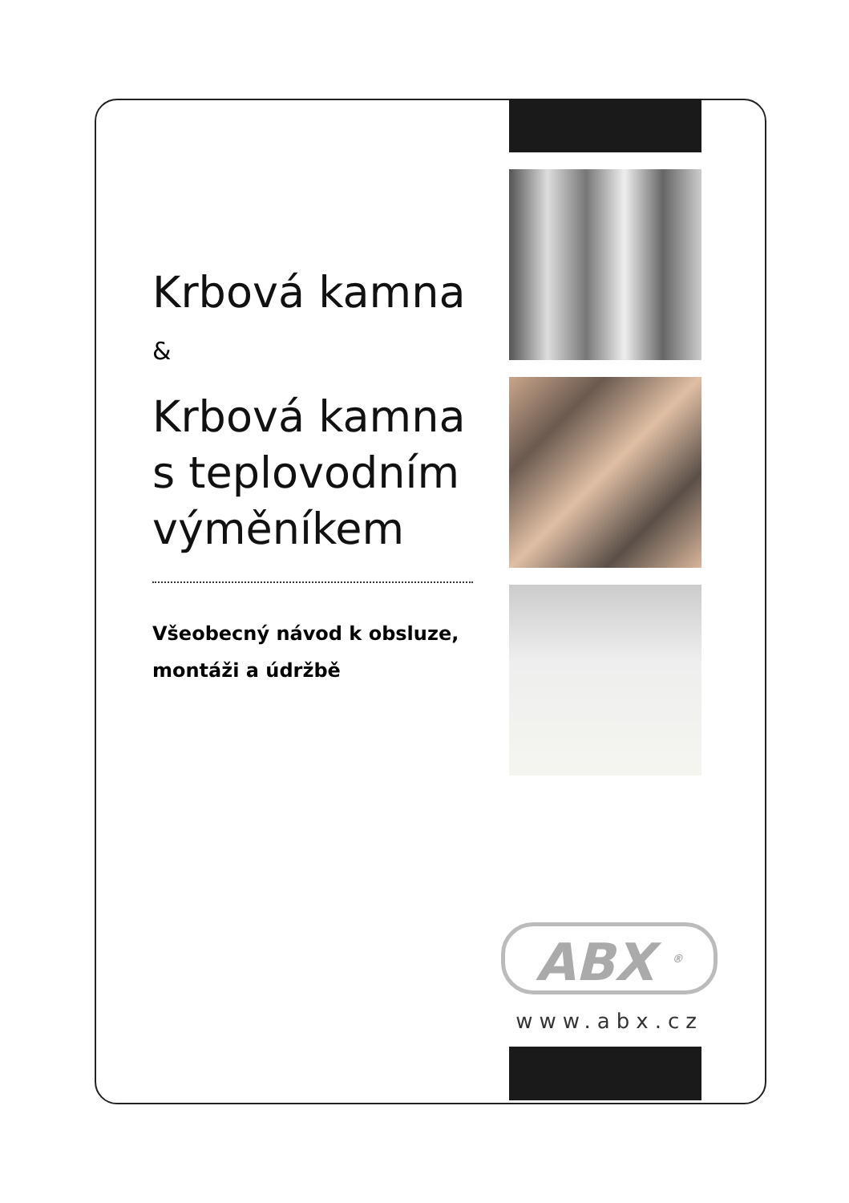Krbová kamna
&
Krbová kamna s teplovodním výměníkem
Všeobecný návod k obsluze, montáži a údržbě
ABX <sup>®</sup>
www.abx.cz